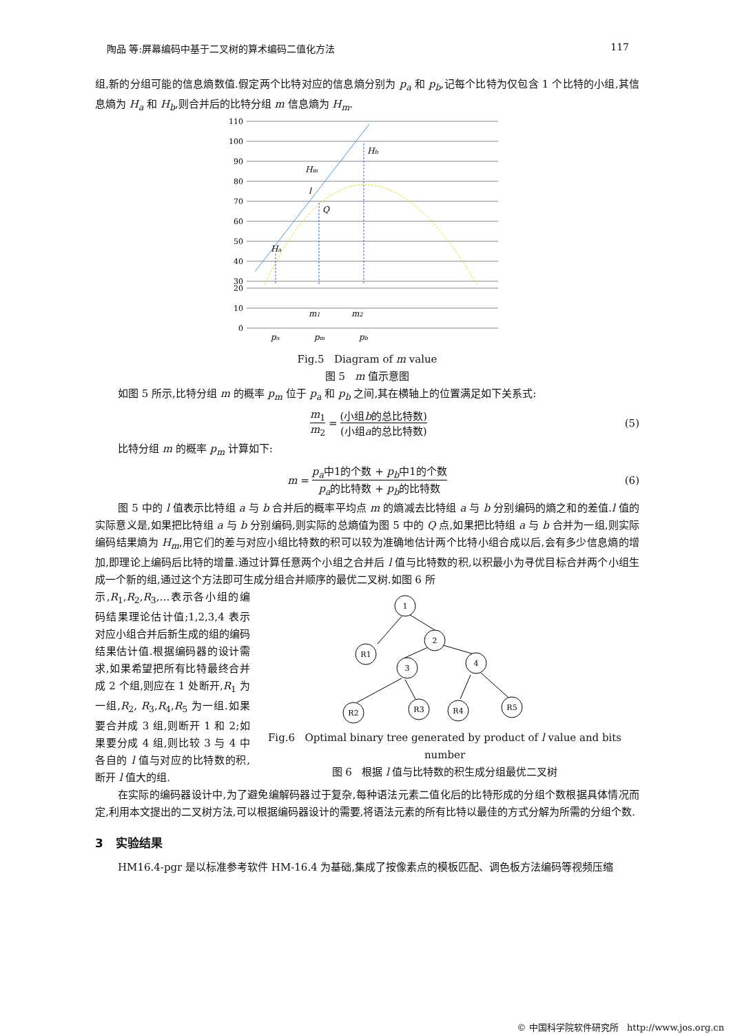陶品 等:屏幕编码中基于二叉树的算术编码二值化方法 117
组,新的分组可能的信息熵数值.假定两个比特对应的信息熵分别为 p<sub>a</sub> 和 p<sub>b</sub>,记每个比特为仅包含 1 个比特的小组,其信息熵为 H<sub>a</sub> 和 H<sub>b</sub>,则合并后的比特分组 m 信息熵为 H<sub>m</sub>.
110
100
90
80
70
60
50
40
30
Ha
Hm
Hb
Q
l
20
10
0
m1
m2
pa
pm
pb
Fig.5 Diagram of m value
图 5 m 值示意图
如图 5 所示,比特分组 m 的概率 p<sub>m</sub> 位于 p<sub>a</sub> 和 p<sub>b</sub> 之间,其在横轴上的位置满足如下关系式:
m<sub>1</sub> m<sub>2</sub> = (小组b的总比特数) (小组a的总比特数) (5)
比特分组 m 的概率 p<sub>m</sub> 计算如下:
m = p<sub>a</sub>中1的个数 + p<sub>b</sub>中1的个数 p<sub>a</sub>的比特数 + p<sub>b</sub>的比特数 (6)
图 5 中的 l 值表示比特组 a 与 b 合并后的概率平均点 m 的熵减去比特组 a 与 b 分别编码的熵之和的差值.l 值的实际意义是,如果把比特组 a 与 b 分别编码,则实际的总熵值为图 5 中的 Q 点,如果把比特组 a 与 b 合并为一组,则实际编码结果熵为 H<sub>m</sub>,用它们的差与对应小组比特数的积可以较为准确地估计两个比特小组合成以后,会有多少信息熵的增加,即理论上编码后比特的增量.通过计算任意两个小组之合并后 l 值与比特数的积,以积最小为寻优目标合并两个小组生成一个新的组,通过这个方法即可生成分组合并顺序的最优二叉树.如图 6 所
示,R<sub>1</sub>,R<sub>2</sub>,R<sub>3</sub>,…表示各小组的编码结果理论估计值;1,2,3,4 表示对应小组合并后新生成的组的编码结果估计值.根据编码器的设计需求,如果希望把所有比特最终合并成 2 个组,则应在 1 处断开,R<sub>1</sub> 为一组,R<sub>2</sub>, R<sub>3</sub>,R<sub>4</sub>,R<sub>5</sub> 为一组.如果要合并成 3 组,则断开 1 和 2;如果要分成 4 组,则比较 3 与 4 中各自的 l 值与对应的比特数的积,断开 l 值大的组.
1
R1
2
3
4
R2
R3
R4
R5
Fig.6 Optimal binary tree generated by product of l value and bits number
图 6 根据 l 值与比特数的积生成分组最优二叉树
在实际的编码器设计中,为了避免编解码器过于复杂,每种语法元素二值化后的比特形成的分组个数根据具体情况而定,利用本文提出的二叉树方法,可以根据编码器设计的需要,将语法元素的所有比特以最佳的方式分解为所需的分组个数.
3 实验结果
HM16.4-pgr 是以标准参考软件 HM-16.4 为基础,集成了按像素点的模板匹配、调色板方法编码等视频压缩
© 中国科学院软件研究所 http://www.jos.org.cn